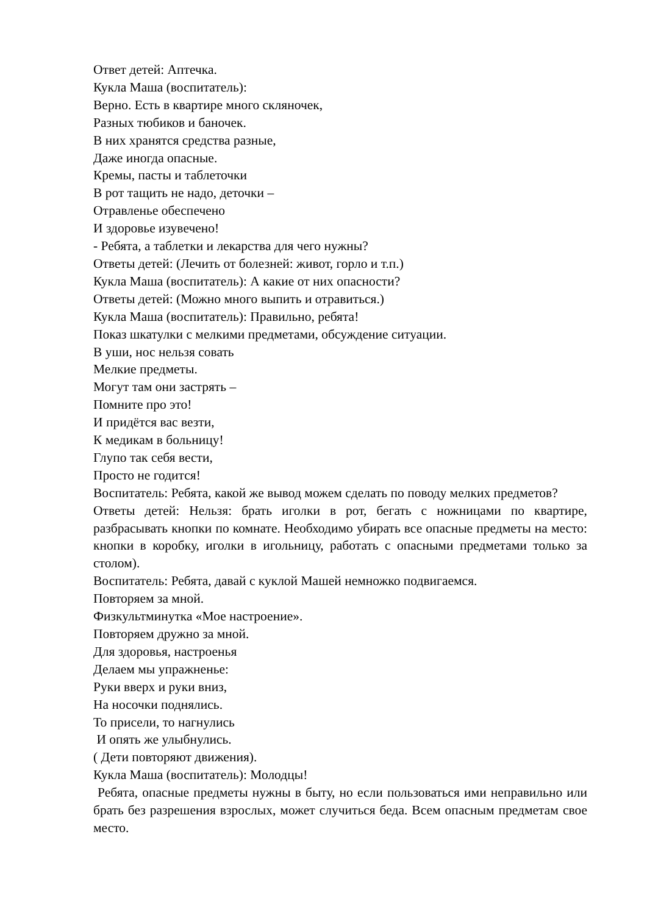Ответ детей: Аптечка.
Кукла Маша (воспитатель):
Верно. Есть в квартире много скляночек,
Разных тюбиков и баночек.
В них хранятся средства разные,
Даже иногда опасные.
Кремы, пасты и таблеточки
В рот тащить не надо, деточки –
Отравленье обеспечено
И здоровье изувечено!
- Ребята, а таблетки и лекарства для чего нужны?
Ответы детей: (Лечить от болезней: живот, горло и т.п.)
Кукла Маша (воспитатель): А какие от них опасности?
Ответы детей: (Можно много выпить и отравиться.)
Кукла Маша (воспитатель): Правильно, ребята!
Показ шкатулки с мелкими предметами, обсуждение ситуации.
В уши, нос нельзя совать
Мелкие предметы.
Могут там они застрять –
Помните про это!
И придётся вас везти,
К медикам в больницу!
Глупо так себя вести,
Просто не годится!
Воспитатель: Ребята, какой же вывод можем сделать по поводу мелких предметов?
Ответы детей: Нельзя: брать иголки в рот, бегать с ножницами по квартире, разбрасывать кнопки по комнате. Необходимо убирать все опасные предметы на место: кнопки в коробку, иголки в игольницу, работать с опасными предметами только за столом).
Воспитатель: Ребята, давай с куклой Машей немножко подвигаемся.
Повторяем за мной.
Физкультминутка «Мое настроение».
Повторяем дружно за мной.
Для здоровья, настроенья
Делаем мы упражненье:
Руки вверх и руки вниз,
На носочки поднялись.
То присели, то нагнулись
И опять же улыбнулись.
( Дети повторяют движения).
Кукла Маша (воспитатель): Молодцы!
Ребята, опасные предметы нужны в быту, но если пользоваться ими неправильно или брать без разрешения взрослых, может случиться беда. Всем опасным предметам свое место.